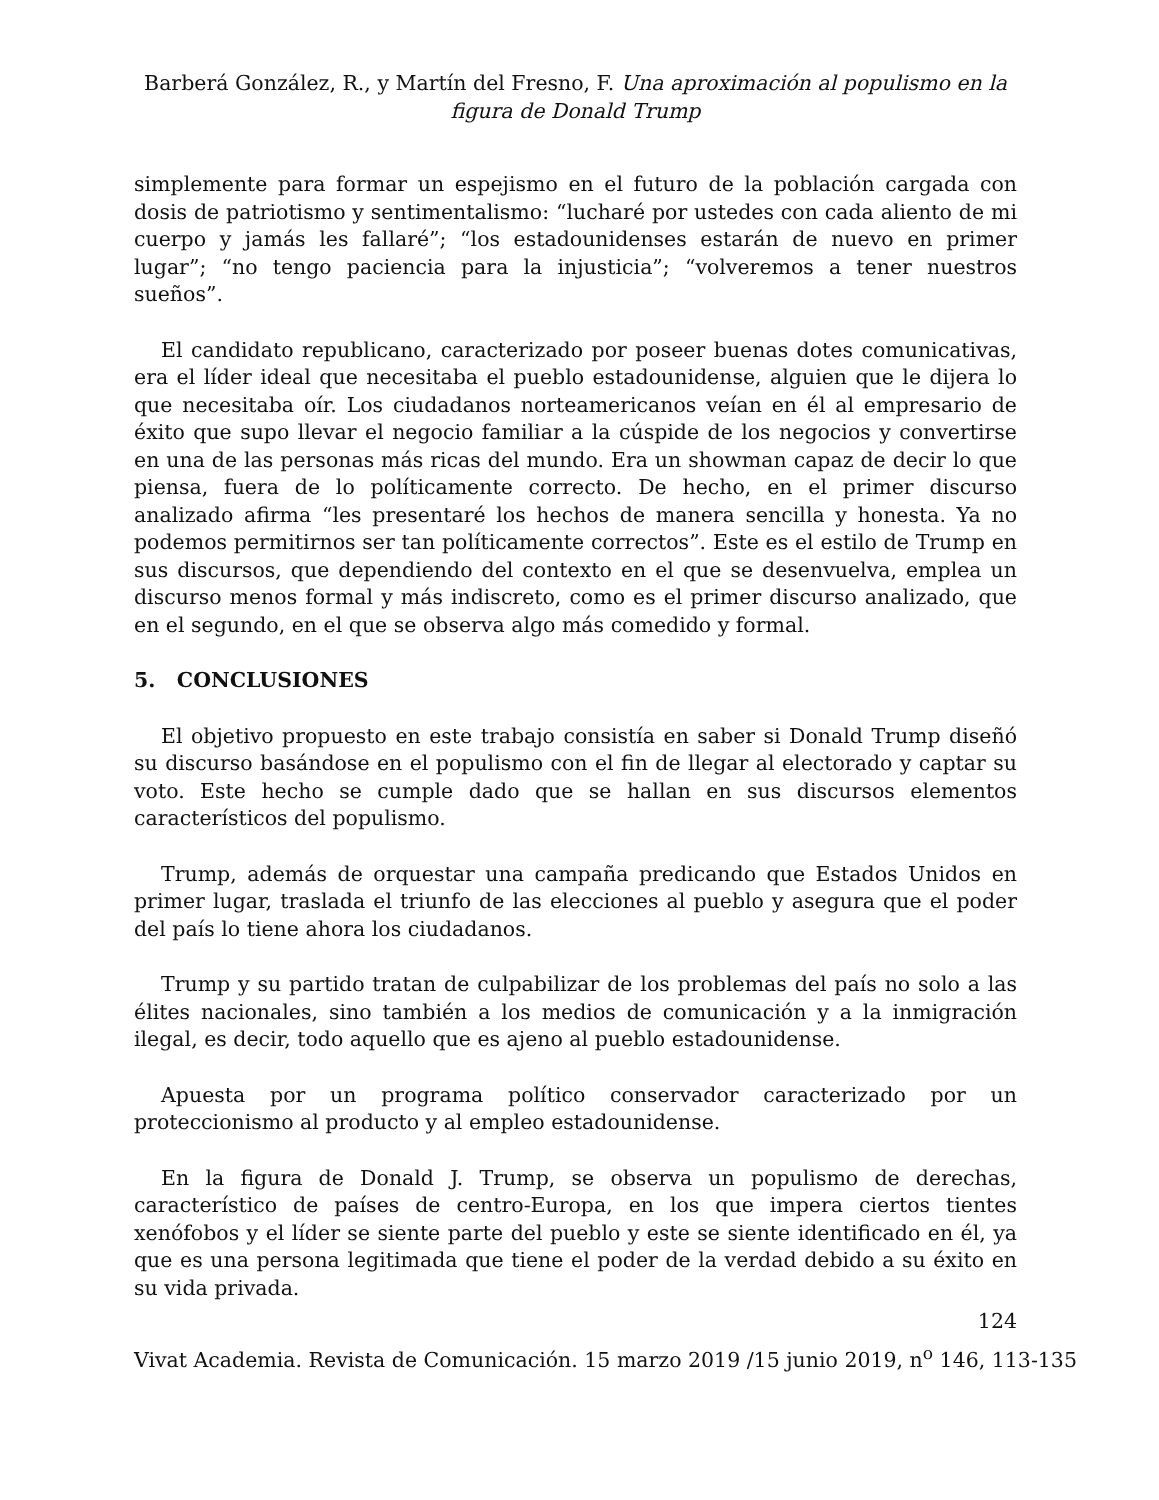Barberá González, R., y Martín del Fresno, F. Una aproximación al populismo en la figura de Donald Trump
simplemente para formar un espejismo en el futuro de la población cargada con dosis de patriotismo y sentimentalismo: “lucharé por ustedes con cada aliento de mi cuerpo y jamás les fallaré”; “los estadounidenses estarán de nuevo en primer lugar”; “no tengo paciencia para la injusticia”; “volveremos a tener nuestros sueños”.
El candidato republicano, caracterizado por poseer buenas dotes comunicativas, era el líder ideal que necesitaba el pueblo estadounidense, alguien que le dijera lo que necesitaba oír. Los ciudadanos norteamericanos veían en él al empresario de éxito que supo llevar el negocio familiar a la cúspide de los negocios y convertirse en una de las personas más ricas del mundo. Era un showman capaz de decir lo que piensa, fuera de lo políticamente correcto. De hecho, en el primer discurso analizado afirma “les presentaré los hechos de manera sencilla y honesta. Ya no podemos permitirnos ser tan políticamente correctos”. Este es el estilo de Trump en sus discursos, que dependiendo del contexto en el que se desenvuelva, emplea un discurso menos formal y más indiscreto, como es el primer discurso analizado, que en el segundo, en el que se observa algo más comedido y formal.
5. CONCLUSIONES
El objetivo propuesto en este trabajo consistía en saber si Donald Trump diseñó su discurso basándose en el populismo con el fin de llegar al electorado y captar su voto. Este hecho se cumple dado que se hallan en sus discursos elementos característicos del populismo.
Trump, además de orquestar una campaña predicando que Estados Unidos en primer lugar, traslada el triunfo de las elecciones al pueblo y asegura que el poder del país lo tiene ahora los ciudadanos.
Trump y su partido tratan de culpabilizar de los problemas del país no solo a las élites nacionales, sino también a los medios de comunicación y a la inmigración ilegal, es decir, todo aquello que es ajeno al pueblo estadounidense.
Apuesta por un programa político conservador caracterizado por un proteccionismo al producto y al empleo estadounidense.
En la figura de Donald J. Trump, se observa un populismo de derechas, característico de países de centro-Europa, en los que impera ciertos tientes xenófobos y el líder se siente parte del pueblo y este se siente identificado en él, ya que es una persona legitimada que tiene el poder de la verdad debido a su éxito en su vida privada.
124
Vivat Academia. Revista de Comunicación. 15 marzo 2019 /15 junio 2019, n<sup>o</sup> 146, 113-135